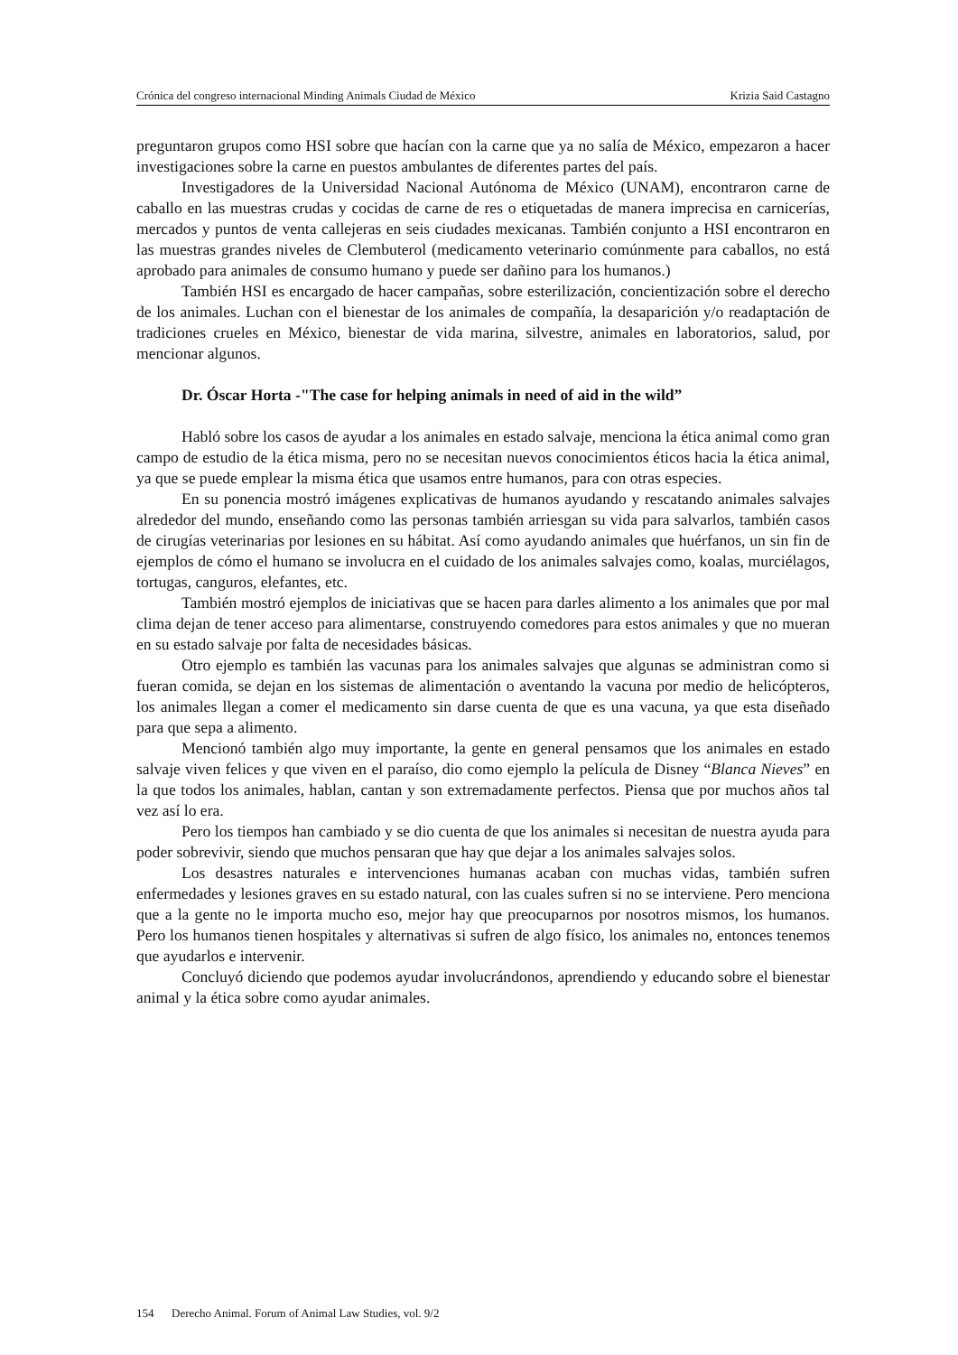Crónica del congreso internacional Minding Animals Ciudad de México Krizia Said Castagno
preguntaron grupos como HSI sobre que hacían con la carne que ya no salía de México, empezaron a hacer investigaciones sobre la carne en puestos ambulantes de diferentes partes del país.
Investigadores de la Universidad Nacional Autónoma de México (UNAM), encontraron carne de caballo en las muestras crudas y cocidas de carne de res o etiquetadas de manera imprecisa en carnicerías, mercados y puntos de venta callejeras en seis ciudades mexicanas. También conjunto a HSI encontraron en las muestras grandes niveles de Clembuterol (medicamento veterinario comúnmente para caballos, no está aprobado para animales de consumo humano y puede ser dañino para los humanos.)
También HSI es encargado de hacer campañas, sobre esterilización, concientización sobre el derecho de los animales. Luchan con el bienestar de los animales de compañía, la desaparición y/o readaptación de tradiciones crueles en México, bienestar de vida marina, silvestre, animales en laboratorios, salud, por mencionar algunos.
Dr. Óscar Horta -"The case for helping animals in need of aid in the wild”
Habló sobre los casos de ayudar a los animales en estado salvaje, menciona la ética animal como gran campo de estudio de la ética misma, pero no se necesitan nuevos conocimientos éticos hacia la ética animal, ya que se puede emplear la misma ética que usamos entre humanos, para con otras especies.
En su ponencia mostró imágenes explicativas de humanos ayudando y rescatando animales salvajes alrededor del mundo, enseñando como las personas también arriesgan su vida para salvarlos, también casos de cirugías veterinarias por lesiones en su hábitat. Así como ayudando animales que huérfanos, un sin fin de ejemplos de cómo el humano se involucra en el cuidado de los animales salvajes como, koalas, murciélagos, tortugas, canguros, elefantes, etc.
También mostró ejemplos de iniciativas que se hacen para darles alimento a los animales que por mal clima dejan de tener acceso para alimentarse, construyendo comedores para estos animales y que no mueran en su estado salvaje por falta de necesidades básicas.
Otro ejemplo es también las vacunas para los animales salvajes que algunas se administran como si fueran comida, se dejan en los sistemas de alimentación o aventando la vacuna por medio de helicópteros, los animales llegan a comer el medicamento sin darse cuenta de que es una vacuna, ya que esta diseñado para que sepa a alimento.
Mencionó también algo muy importante, la gente en general pensamos que los animales en estado salvaje viven felices y que viven en el paraíso, dio como ejemplo la película de Disney “Blanca Nieves” en la que todos los animales, hablan, cantan y son extremadamente perfectos. Piensa que por muchos años tal vez así lo era.
Pero los tiempos han cambiado y se dio cuenta de que los animales si necesitan de nuestra ayuda para poder sobrevivir, siendo que muchos pensaran que hay que dejar a los animales salvajes solos.
Los desastres naturales e intervenciones humanas acaban con muchas vidas, también sufren enfermedades y lesiones graves en su estado natural, con las cuales sufren si no se interviene. Pero menciona que a la gente no le importa mucho eso, mejor hay que preocuparnos por nosotros mismos, los humanos. Pero los humanos tienen hospitales y alternativas si sufren de algo físico, los animales no, entonces tenemos que ayudarlos e intervenir.
Concluyó diciendo que podemos ayudar involucrándonos, aprendiendo y educando sobre el bienestar animal y la ética sobre como ayudar animales.
154 Derecho Animal. Forum of Animal Law Studies, vol. 9/2